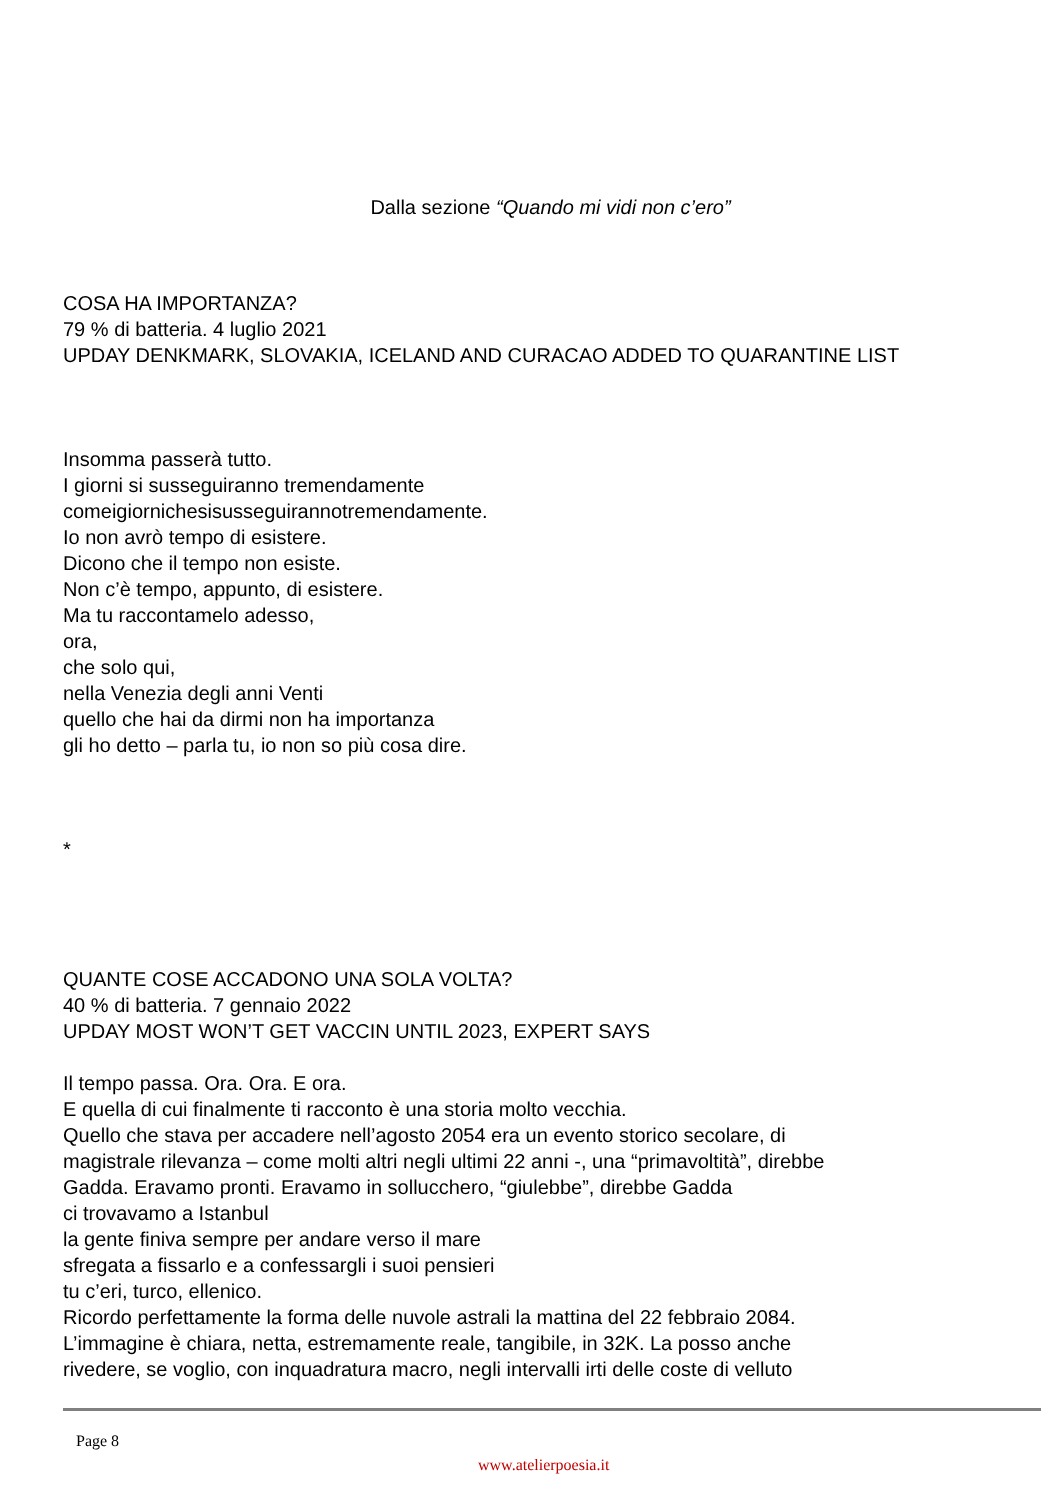Dalla sezione “Quando mi vidi non c’ero”
COSA HA IMPORTANZA?
79 % di batteria. 4 luglio 2021
UPDAY DENKMARK, SLOVAKIA, ICELAND AND CURACAO ADDED TO QUARANTINE LIST
Insomma passerà tutto.
I giorni si susseguiranno tremendamente
comeigiornichesisusseguirannotremendamente.
Io non avrò tempo di esistere.
Dicono che il tempo non esiste.
Non c’è tempo, appunto, di esistere.
Ma tu raccontamelo adesso,
ora,
che solo qui,
nella Venezia degli anni Venti
quello che hai da dirmi non ha importanza
gli ho detto – parla tu, io non so più cosa dire.
*
QUANTE COSE ACCADONO UNA SOLA VOLTA?
40 % di batteria. 7 gennaio 2022
UPDAY MOST WON’T GET VACCIN UNTIL 2023, EXPERT SAYS
Il tempo passa. Ora. Ora. E ora.
E quella di cui finalmente ti racconto è una storia molto vecchia.
Quello che stava per accadere nell’agosto 2054 era un evento storico secolare, di
magistrale rilevanza – come molti altri negli ultimi 22 anni -, una “primavoltità”, direbbe
Gadda. Eravamo pronti. Eravamo in sollucchero, “giulebbe”, direbbe Gadda
ci trovavamo a Istanbul
la gente finiva sempre per andare verso il mare
sfregata a fissarlo e a confessargli i suoi pensieri
tu c’eri, turco, ellenico.
Ricordo perfettamente la forma delle nuvole astrali la mattina del 22 febbraio 2084.
L’immagine è chiara, netta, estremamente reale, tangibile, in 32K. La posso anche
rivedere, se voglio, con inquadratura macro, negli intervalli irti delle coste di velluto
Page 8
www.atelierpoesia.it